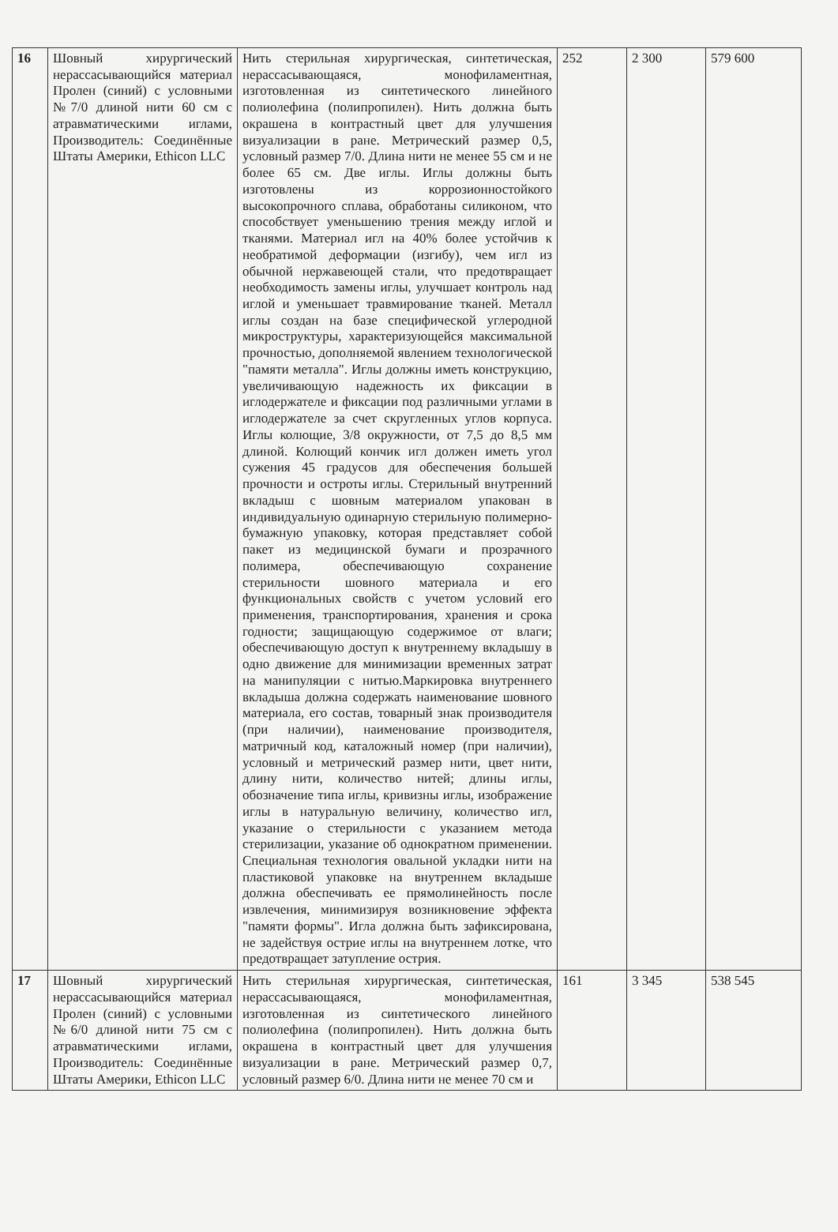| 16 | Шовный хирургический нерассасывающийся материал Пролен (синий) с условными №7/0 длиной нити 60 см с атравматическими иглами, Производитель: Соединённые Штаты Америки, Ethicon LLC | Нить стерильная хирургическая, синтетическая, нерассасывающаяся, монофиламентная, изготовленная из синтетического линейного полиолефина (полипропилен). Нить должна быть окрашена в контрастный цвет для улучшения визуализации в ране. Метрический размер 0,5, условный размер 7/0. Длина нити не менее 55 см и не более 65 см. Две иглы. Иглы должны быть изготовлены из коррозионностойкого высокопрочного сплава, обработаны силиконом, что способствует уменьшению трения между иглой и тканями. Материал игл на 40% более устойчив к необратимой деформации (изгибу), чем игл из обычной нержавеющей стали, что предотвращает необходимость замены иглы, улучшает контроль над иглой и уменьшает травмирование тканей. Металл иглы создан на базе специфической углеродной микроструктуры, характеризующейся максимальной прочностью, дополняемой явлением технологической "памяти металла". Иглы должны иметь конструкцию, увеличивающую надежность их фиксации в иглодержателе и фиксации под различными углами в иглодержателе за счет скругленных углов корпуса. Иглы колющие, 3/8 окружности, от 7,5 до 8,5 мм длиной. Колющий кончик игл должен иметь угол сужения 45 градусов для обеспечения большей прочности и остроты иглы. Стерильный внутренний вкладыш с шовным материалом упакован в индивидуальную одинарную стерильную полимерно-бумажную упаковку, которая представляет собой пакет из медицинской бумаги и прозрачного полимера, обеспечивающую сохранение стерильности шовного материала и его функциональных свойств с учетом условий его применения, транспортирования, хранения и срока годности; защищающую содержимое от влаги; обеспечивающую доступ к внутреннему вкладышу в одно движение для минимизации временных затрат на манипуляции с нитью.Маркировка внутреннего вкладыша должна содержать наименование шовного материала, его состав, товарный знак производителя (при наличии), наименование производителя, матричный код, каталожный номер (при наличии), условный и метрический размер нити, цвет нити, длину нити, количество нитей; длины иглы, обозначение типа иглы, кривизны иглы, изображение иглы в натуральную величину, количество игл, указание о стерильности с указанием метода стерилизации, указание об однократном применении. Специальная технология овальной укладки нити на пластиковой упаковке на внутреннем вкладыше должна обеспечивать ее прямолинейность после извлечения, минимизируя возникновение эффекта "памяти формы". Игла должна быть зафиксирована, не задействуя острие иглы на внутреннем лотке, что предотвращает затупление острия. | 252 | 2 300 | 579 600 |
| 17 | Шовный хирургический нерассасывающийся материал Пролен (синий) с условными №6/0 длиной нити 75 см с атравматическими иглами, Производитель: Соединённые Штаты Америки, Ethicon LLC | Нить стерильная хирургическая, синтетическая, нерассасывающаяся, монофиламентная, изготовленная из синтетического линейного полиолефина (полипропилен). Нить должна быть окрашена в контрастный цвет для улучшения визуализации в ране. Метрический размер 0,7, условный размер 6/0. Длина нити не менее 70 см и | 161 | 3 345 | 538 545 |